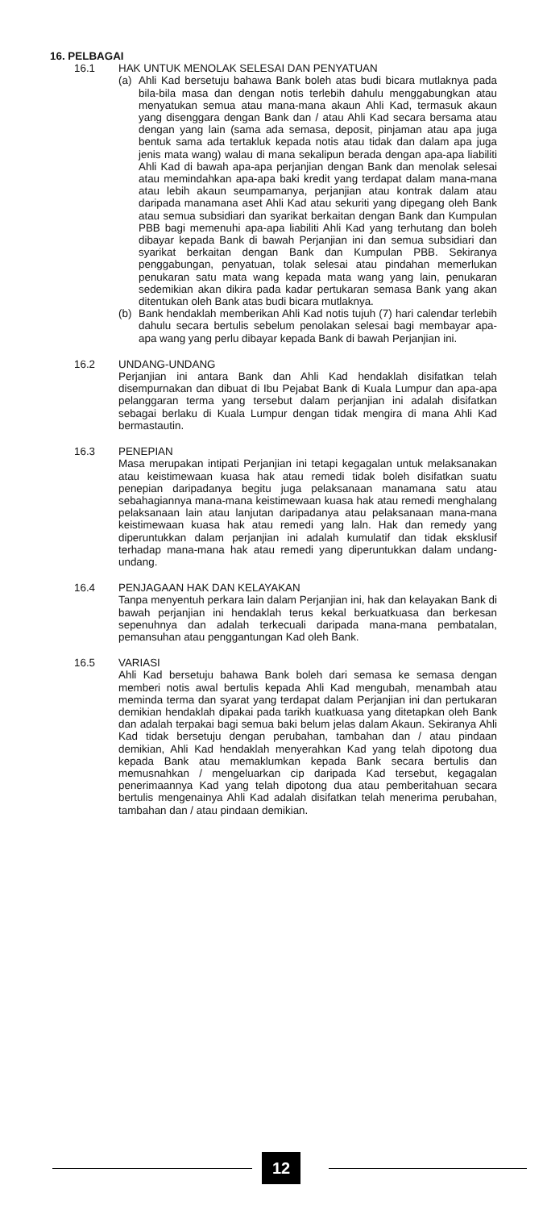16. PELBAGAI
16.1 HAK UNTUK MENOLAK SELESAI DAN PENYATUAN
(a) Ahli Kad bersetuju bahawa Bank boleh atas budi bicara mutlaknya pada bila-bila masa dan dengan notis terlebih dahulu menggabungkan atau menyatukan semua atau mana-mana akaun Ahli Kad, termasuk akaun yang disenggara dengan Bank dan / atau Ahli Kad secara bersama atau dengan yang lain (sama ada semasa, deposit, pinjaman atau apa juga bentuk sama ada tertakluk kepada notis atau tidak dan dalam apa juga jenis mata wang) walau di mana sekalipun berada dengan apa-apa liabiliti Ahli Kad di bawah apa-apa perjanjian dengan Bank dan menolak selesai atau memindahkan apa-apa baki kredit yang terdapat dalam mana-mana atau lebih akaun seumpamanya, perjanjian atau kontrak dalam atau daripada manamana aset Ahli Kad atau sekuriti yang dipegang oleh Bank atau semua subsidiari dan syarikat berkaitan dengan Bank dan Kumpulan PBB bagi memenuhi apa-apa liabiliti Ahli Kad yang terhutang dan boleh dibayar kepada Bank di bawah Perjanjian ini dan semua subsidiari dan syarikat berkaitan dengan Bank dan Kumpulan PBB. Sekiranya penggabungan, penyatuan, tolak selesai atau pindahan memerlukan penukaran satu mata wang kepada mata wang yang lain, penukaran sedemikian akan dikira pada kadar pertukaran semasa Bank yang akan ditentukan oleh Bank atas budi bicara mutlaknya.
(b) Bank hendaklah memberikan Ahli Kad notis tujuh (7) hari calendar terlebih dahulu secara bertulis sebelum penolakan selesai bagi membayar apa-apa wang yang perlu dibayar kepada Bank di bawah Perjanjian ini.
16.2 UNDANG-UNDANG
Perjanjian ini antara Bank dan Ahli Kad hendaklah disifatkan telah disempurnakan dan dibuat di Ibu Pejabat Bank di Kuala Lumpur dan apa-apa pelanggaran terma yang tersebut dalam perjanjian ini adalah disifatkan sebagai berlaku di Kuala Lumpur dengan tidak mengira di mana Ahli Kad bermastautin.
16.3 PENEPIAN
Masa merupakan intipati Perjanjian ini tetapi kegagalan untuk melaksanakan atau keistimewaan kuasa hak atau remedi tidak boleh disifatkan suatu penepian daripadanya begitu juga pelaksanaan manamana satu atau sebahagiannya mana-mana keistimewaan kuasa hak atau remedi menghalang pelaksanaan lain atau lanjutan daripadanya atau pelaksanaan mana-mana keistimewaan kuasa hak atau remedi yang laln. Hak dan remedy yang diperuntukkan dalam perjanjian ini adalah kumulatif dan tidak eksklusif terhadap mana-mana hak atau remedi yang diperuntukkan dalam undang-undang.
16.4 PENJAGAAN HAK DAN KELAYAKAN
Tanpa menyentuh perkara lain dalam Perjanjian ini, hak dan kelayakan Bank di bawah perjanjian ini hendaklah terus kekal berkuatkuasa dan berkesan sepenuhnya dan adalah terkecuali daripada mana-mana pembatalan, pemansuhan atau penggantungan Kad oleh Bank.
16.5 VARIASI
Ahli Kad bersetuju bahawa Bank boleh dari semasa ke semasa dengan memberi notis awal bertulis kepada Ahli Kad mengubah, menambah atau meminda terma dan syarat yang terdapat dalam Perjanjian ini dan pertukaran demikian hendaklah dipakai pada tarikh kuatkuasa yang ditetapkan oleh Bank dan adalah terpakai bagi semua baki belum jelas dalam Akaun. Sekiranya Ahli Kad tidak bersetuju dengan perubahan, tambahan dan / atau pindaan demikian, Ahli Kad hendaklah menyerahkan Kad yang telah dipotong dua kepada Bank atau memaklumkan kepada Bank secara bertulis dan memusnahkan / mengeluarkan cip daripada Kad tersebut, kegagalan penerimaannya Kad yang telah dipotong dua atau pemberitahuan secara bertulis mengenainya Ahli Kad adalah disifatkan telah menerima perubahan, tambahan dan / atau pindaan demikian.
12